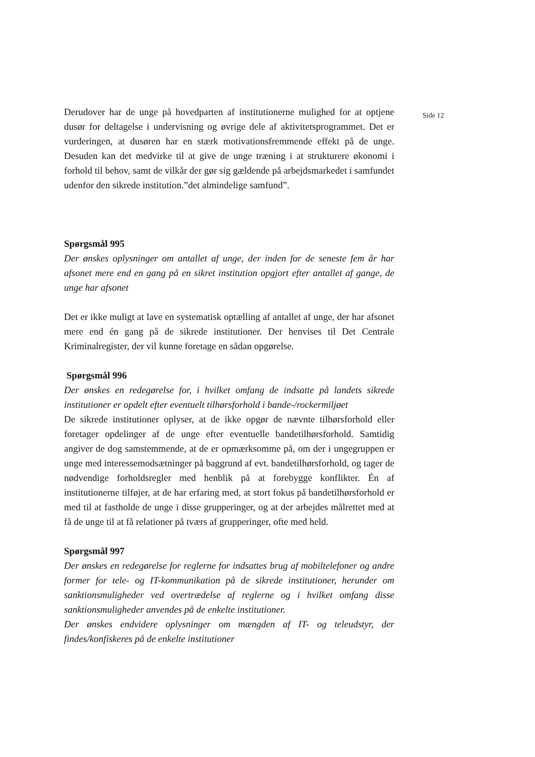Derudover har de unge på hovedparten af institutionerne mulighed for at optjene dusør for deltagelse i undervisning og øvrige dele af aktivitetsprogrammet. Det er vurderingen, at dusøren har en stærk motivationsfremmende effekt på de unge. Desuden kan det medvirke til at give de unge træning i at strukturere økonomi i forhold til behov, samt de vilkår der gør sig gældende på arbejdsmarkedet i samfundet udenfor den sikrede institution.”det almindelige samfund”.
Spørgsmål 995
Der ønskes oplysninger om antallet af unge, der inden for de seneste fem år har afsonet mere end en gang på en sikret institution opgjort efter antallet af gange, de unge har afsonet
Det er ikke muligt at lave en systematisk optælling af antallet af unge, der har afsonet mere end én gang på de sikrede institutioner. Der henvises til Det Centrale Kriminalregister, der vil kunne foretage en sådan opgørelse.
Spørgsmål 996
Der ønskes en redegørelse for, i hvilket omfang de indsatte på landets sikrede institutioner er opdelt efter eventuelt tilhørsforhold i bande-/rockermiljøet
De sikrede institutioner oplyser, at de ikke opgør de nævnte tilhørsforhold eller foretager opdelinger af de unge efter eventuelle bandetilhørsforhold. Samtidig angiver de dog samstemmende, at de er opmærksomme på, om der i ungegruppen er unge med interessemodsætninger på baggrund af evt. bandetilhørsforhold, og tager de nødvendige forholdsregler med henblik på at forebygge konflikter. Én af institutionerne tilføjer, at de har erfaring med, at stort fokus på bandetilhørsforhold er med til at fastholde de unge i disse grupperinger, og at der arbejdes målrettet med at få de unge til at få relationer på tværs af grupperinger, ofte med held.
Spørgsmål 997
Der ønskes en redegørelse for reglerne for indsattes brug af mobiltelefoner og andre former for tele- og IT-kommunikation på de sikrede institutioner, herunder om sanktionsmuligheder ved overtrædelse af reglerne og i hvilket omfang disse sanktionsmuligheder anvendes på de enkelte institutioner.
Der ønskes endvidere oplysninger om mængden af IT- og teleudstyr, der findes/konfiskeres på de enkelte institutioner
Side 12